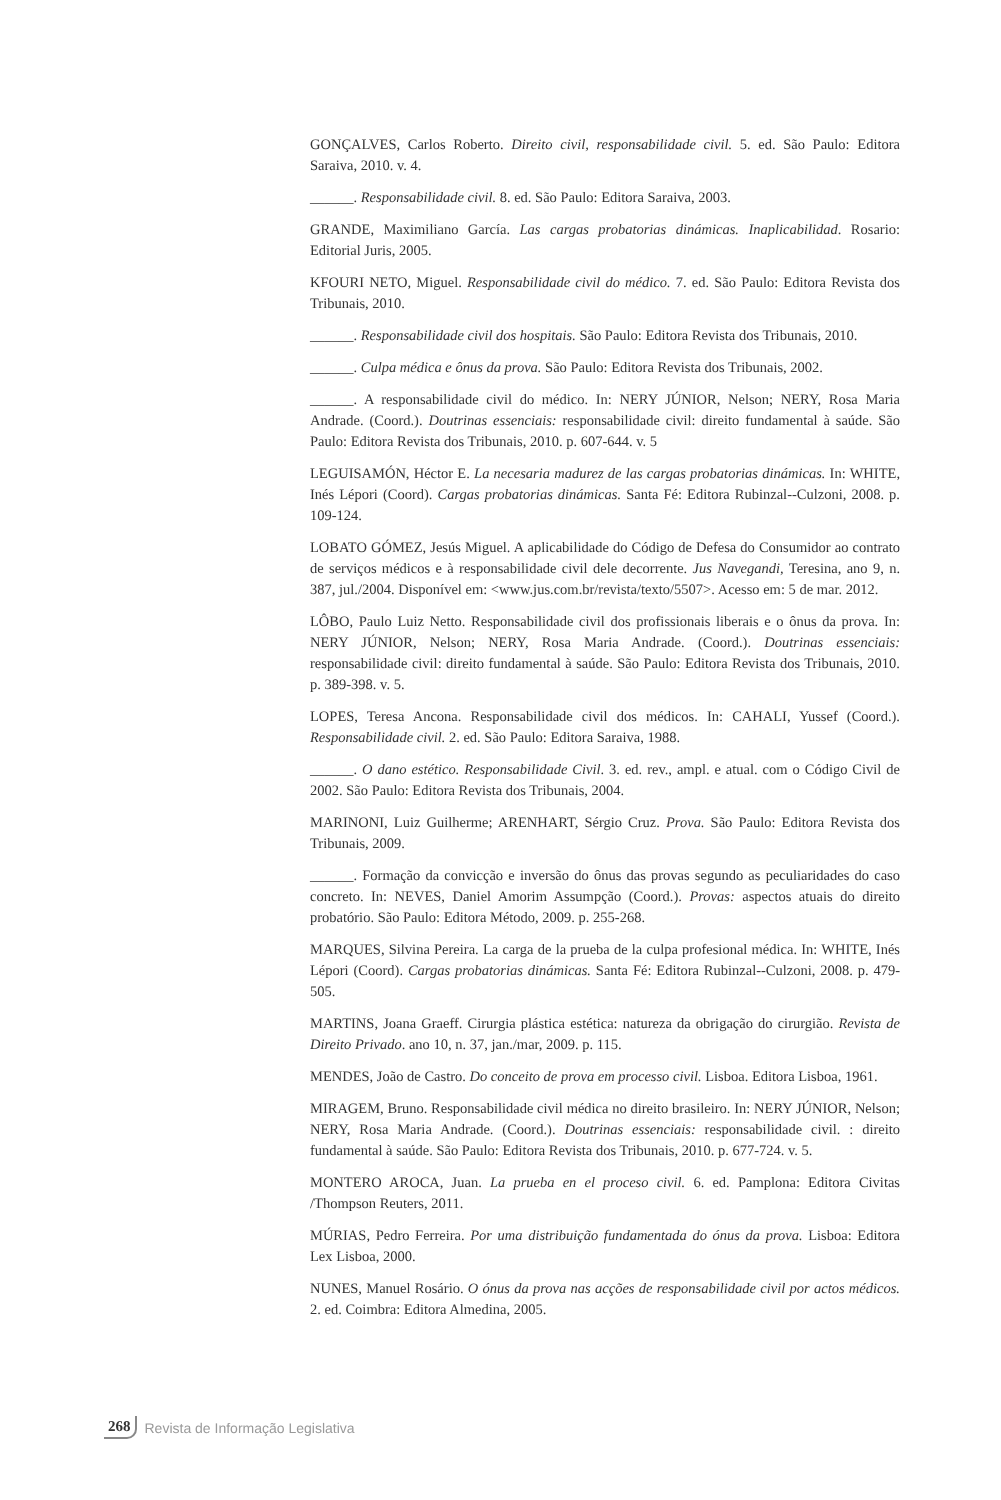GONÇALVES, Carlos Roberto. Direito civil, responsabilidade civil. 5. ed. São Paulo: Editora Saraiva, 2010. v. 4.
______. Responsabilidade civil. 8. ed. São Paulo: Editora Saraiva, 2003.
GRANDE, Maximiliano García. Las cargas probatorias dinámicas. Inaplicabilidad. Rosario: Editorial Juris, 2005.
KFOURI NETO, Miguel. Responsabilidade civil do médico. 7. ed. São Paulo: Editora Revista dos Tribunais, 2010.
______. Responsabilidade civil dos hospitais. São Paulo: Editora Revista dos Tribunais, 2010.
______. Culpa médica e ônus da prova. São Paulo: Editora Revista dos Tribunais, 2002.
______. A responsabilidade civil do médico. In: NERY JÚNIOR, Nelson; NERY, Rosa Maria Andrade. (Coord.). Doutrinas essenciais: responsabilidade civil: direito fundamental à saúde. São Paulo: Editora Revista dos Tribunais, 2010. p. 607-644. v. 5
LEGUISAMÓN, Héctor E. La necesaria madurez de las cargas probatorias dinámicas. In: WHITE, Inés Lépori (Coord). Cargas probatorias dinámicas. Santa Fé: Editora Rubinzal--Culzoni, 2008. p. 109-124.
LOBATO GÓMEZ, Jesús Miguel. A aplicabilidade do Código de Defesa do Consumidor ao contrato de serviços médicos e à responsabilidade civil dele decorrente. Jus Navegandi, Teresina, ano 9, n. 387, jul./2004. Disponível em: <www.jus.com.br/revista/texto/5507>. Acesso em: 5 de mar. 2012.
LÔBO, Paulo Luiz Netto. Responsabilidade civil dos profissionais liberais e o ônus da prova. In: NERY JÚNIOR, Nelson; NERY, Rosa Maria Andrade. (Coord.). Doutrinas essenciais: responsabilidade civil: direito fundamental à saúde. São Paulo: Editora Revista dos Tribunais, 2010. p. 389-398. v. 5.
LOPES, Teresa Ancona. Responsabilidade civil dos médicos. In: CAHALI, Yussef (Coord.). Responsabilidade civil. 2. ed. São Paulo: Editora Saraiva, 1988.
______. O dano estético. Responsabilidade Civil. 3. ed. rev., ampl. e atual. com o Código Civil de 2002. São Paulo: Editora Revista dos Tribunais, 2004.
MARINONI, Luiz Guilherme; ARENHART, Sérgio Cruz. Prova. São Paulo: Editora Revista dos Tribunais, 2009.
______. Formação da convicção e inversão do ônus das provas segundo as peculiaridades do caso concreto. In: NEVES, Daniel Amorim Assumpção (Coord.). Provas: aspectos atuais do direito probatório. São Paulo: Editora Método, 2009. p. 255-268.
MARQUES, Silvina Pereira. La carga de la prueba de la culpa profesional médica. In: WHITE, Inés Lépori (Coord). Cargas probatorias dinámicas. Santa Fé: Editora Rubinzal--Culzoni, 2008. p. 479-505.
MARTINS, Joana Graeff. Cirurgia plástica estética: natureza da obrigação do cirurgião. Revista de Direito Privado. ano 10, n. 37, jan./mar, 2009. p. 115.
MENDES, João de Castro. Do conceito de prova em processo civil. Lisboa. Editora Lisboa, 1961.
MIRAGEM, Bruno. Responsabilidade civil médica no direito brasileiro. In: NERY JÚNIOR, Nelson; NERY, Rosa Maria Andrade. (Coord.). Doutrinas essenciais: responsabilidade civil. : direito fundamental à saúde. São Paulo: Editora Revista dos Tribunais, 2010. p. 677-724. v. 5.
MONTERO AROCA, Juan. La prueba en el proceso civil. 6. ed. Pamplona: Editora Civitas /Thompson Reuters, 2011.
MÚRIAS, Pedro Ferreira. Por uma distribuição fundamentada do ónus da prova. Lisboa: Editora Lex Lisboa, 2000.
NUNES, Manuel Rosário. O ónus da prova nas acções de responsabilidade civil por actos médicos. 2. ed. Coimbra: Editora Almedina, 2005.
268 Revista de Informação Legislativa